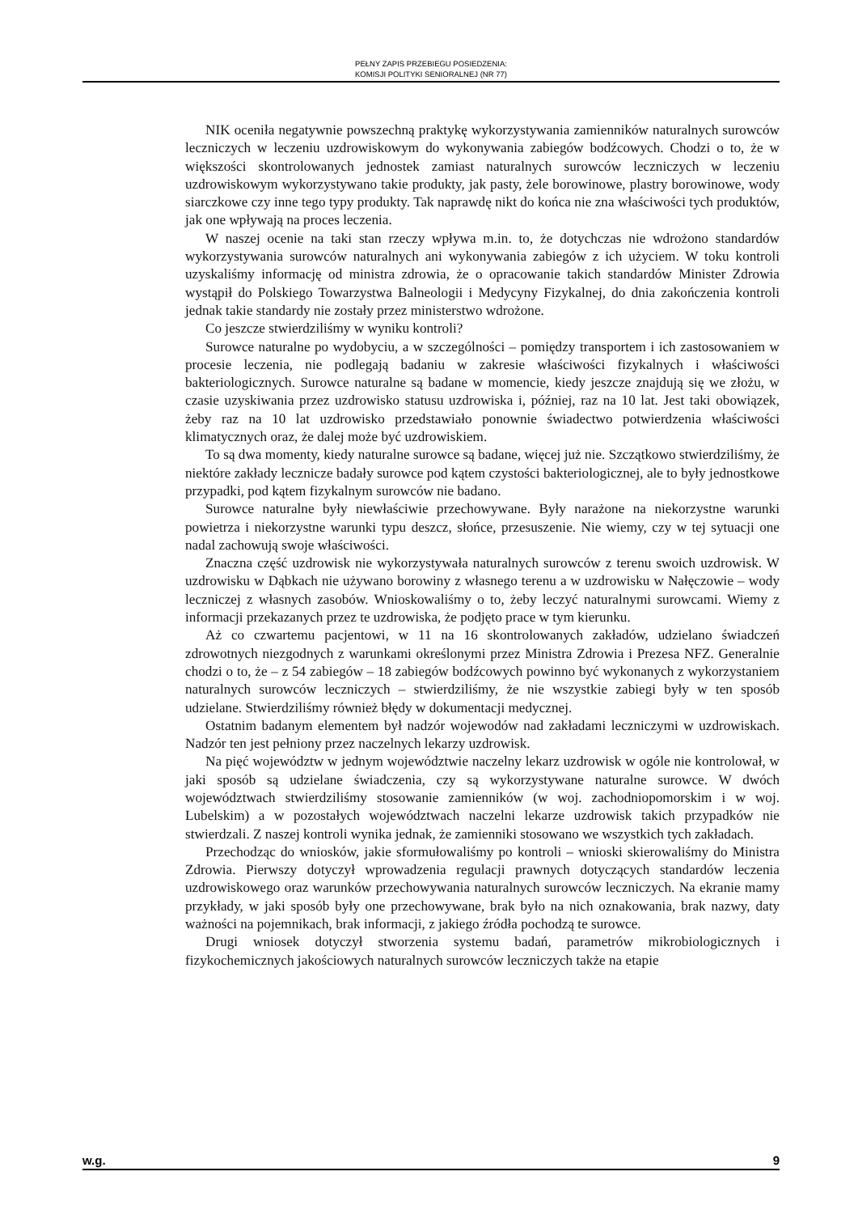PEŁNY ZAPIS PRZEBIEGU POSIEDZENIA:
KOMISJI POLITYKI SENIORALNEJ (NR 77)
NIK oceniła negatywnie powszechną praktykę wykorzystywania zamienników naturalnych surowców leczniczych w leczeniu uzdrowiskowym do wykonywania zabiegów bodźcowych. Chodzi o to, że w większości skontrolowanych jednostek zamiast naturalnych surowców leczniczych w leczeniu uzdrowiskowym wykorzystywano takie produkty, jak pasty, żele borowinowe, plastry borowinowe, wody siarczkowe czy inne tego typy produkty. Tak naprawdę nikt do końca nie zna właściwości tych produktów, jak one wpływają na proces leczenia.
W naszej ocenie na taki stan rzeczy wpływa m.in. to, że dotychczas nie wdrożono standardów wykorzystywania surowców naturalnych ani wykonywania zabiegów z ich użyciem. W toku kontroli uzyskaliśmy informację od ministra zdrowia, że o opracowanie takich standardów Minister Zdrowia wystąpił do Polskiego Towarzystwa Balneologii i Medycyny Fizykalnej, do dnia zakończenia kontroli jednak takie standardy nie zostały przez ministerstwo wdrożone.
Co jeszcze stwierdziliśmy w wyniku kontroli?
Surowce naturalne po wydobyciu, a w szczególności – pomiędzy transportem i ich zastosowaniem w procesie leczenia, nie podlegają badaniu w zakresie właściwości fizykalnych i właściwości bakteriologicznych. Surowce naturalne są badane w momencie, kiedy jeszcze znajdują się we złożu, w czasie uzyskiwania przez uzdrowisko statusu uzdrowiska i, później, raz na 10 lat. Jest taki obowiązek, żeby raz na 10 lat uzdrowisko przedstawiało ponownie świadectwo potwierdzenia właściwości klimatycznych oraz, że dalej może być uzdrowiskiem.
To są dwa momenty, kiedy naturalne surowce są badane, więcej już nie. Szczątkowo stwierdziliśmy, że niektóre zakłady lecznicze badały surowce pod kątem czystości bakteriologicznej, ale to były jednostkowe przypadki, pod kątem fizykalnym surowców nie badano.
Surowce naturalne były niewłaściwie przechowywane. Były narażone na niekorzystne warunki powietrza i niekorzystne warunki typu deszcz, słońce, przesuszenie. Nie wiemy, czy w tej sytuacji one nadal zachowują swoje właściwości.
Znaczna część uzdrowisk nie wykorzystywała naturalnych surowców z terenu swoich uzdrowisk. W uzdrowisku w Dąbkach nie używano borowiny z własnego terenu a w uzdrowisku w Nałęczowie – wody leczniczej z własnych zasobów. Wnioskowaliśmy o to, żeby leczyć naturalnymi surowcami. Wiemy z informacji przekazanych przez te uzdrowiska, że podjęto prace w tym kierunku.
Aż co czwartemu pacjentowi, w 11 na 16 skontrolowanych zakładów, udzielano świadczeń zdrowotnych niezgodnych z warunkami określonymi przez Ministra Zdrowia i Prezesa NFZ. Generalnie chodzi o to, że – z 54 zabiegów – 18 zabiegów bodźcowych powinno być wykonanych z wykorzystaniem naturalnych surowców leczniczych – stwierdziliśmy, że nie wszystkie zabiegi były w ten sposób udzielane. Stwierdziliśmy również błędy w dokumentacji medycznej.
Ostatnim badanym elementem był nadzór wojewodów nad zakładami leczniczymi w uzdrowiskach. Nadzór ten jest pełniony przez naczelnych lekarzy uzdrowisk.
Na pięć województw w jednym województwie naczelny lekarz uzdrowisk w ogóle nie kontrolował, w jaki sposób są udzielane świadczenia, czy są wykorzystywane naturalne surowce. W dwóch województwach stwierdziliśmy stosowanie zamienników (w woj. zachodniopomorskim i w woj. Lubelskim) a w pozostałych województwach naczelni lekarze uzdrowisk takich przypadków nie stwierdzali. Z naszej kontroli wynika jednak, że zamienniki stosowano we wszystkich tych zakładach.
Przechodząc do wniosków, jakie sformułowaliśmy po kontroli – wnioski skierowaliśmy do Ministra Zdrowia. Pierwszy dotyczył wprowadzenia regulacji prawnych dotyczących standardów leczenia uzdrowiskowego oraz warunków przechowywania naturalnych surowców leczniczych. Na ekranie mamy przykłady, w jaki sposób były one przechowywane, brak było na nich oznakowania, brak nazwy, daty ważności na pojemnikach, brak informacji, z jakiego źródła pochodzą te surowce.
Drugi wniosek dotyczył stworzenia systemu badań, parametrów mikrobiologicznych i fizykochemicznych jakościowych naturalnych surowców leczniczych także na etapie
w.g. 9